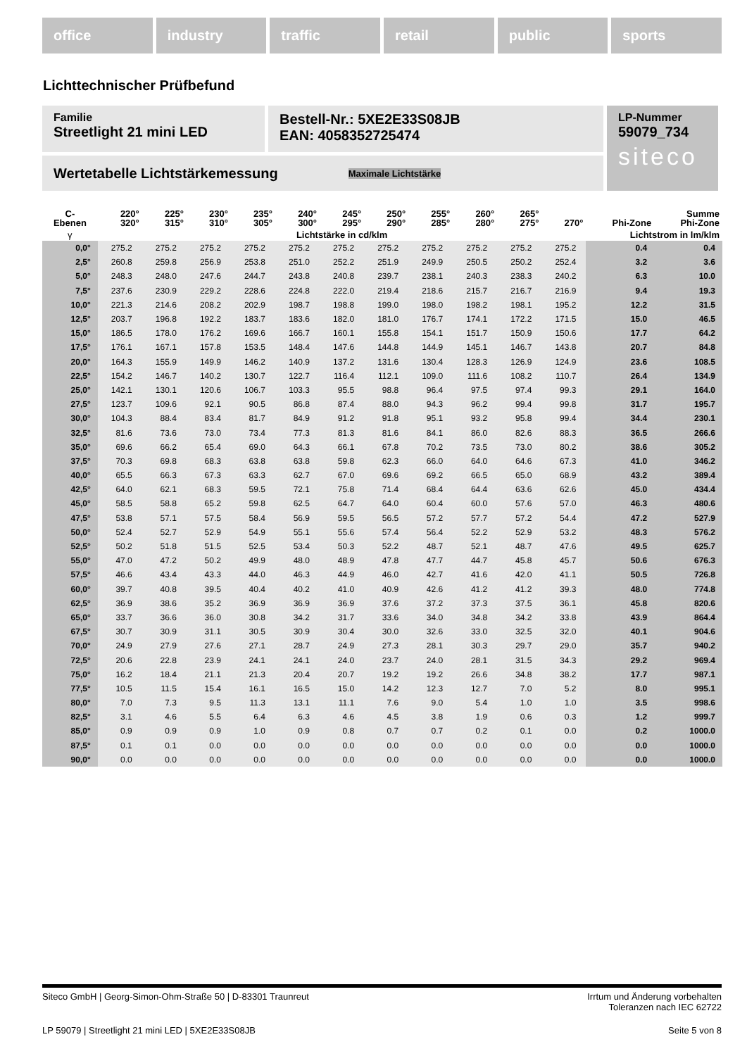office industry traffic retail public sports
Lichttechnischer Prüfbefund
Familie
Streetlight 21 mini LED
Bestell-Nr.: 5XE2E33S08JB
EAN: 4058352725474
LP-Nummer
59079_734
siteco
Wertetabelle Lichtstärkemessung Maximale Lichtstärke
| C- Ebenen | 220° 320° | 225° 315° | 230° 310° | 235° 305° | 240° 300° | 245° 295° | 250° 290° | 255° 285° | 260° 280° | 265° 275° | 270° | Phi-Zone | Summe Phi-Zone |
| --- | --- | --- | --- | --- | --- | --- | --- | --- | --- | --- | --- | --- | --- |
| γ | Lichtstärke in cd/klm | | | | | | | | | | | Lichtstrom in lm/klm | |
| 0,0° | 275.2 | 275.2 | 275.2 | 275.2 | 275.2 | 275.2 | 275.2 | 275.2 | 275.2 | 275.2 | 275.2 | 0.4 | 0.4 |
| 2,5° | 260.8 | 259.8 | 256.9 | 253.8 | 251.0 | 252.2 | 251.9 | 249.9 | 250.5 | 250.2 | 252.4 | 3.2 | 3.6 |
| 5,0° | 248.3 | 248.0 | 247.6 | 244.7 | 243.8 | 240.8 | 239.7 | 238.1 | 240.3 | 238.3 | 240.2 | 6.3 | 10.0 |
| 7,5° | 237.6 | 230.9 | 229.2 | 228.6 | 224.8 | 222.0 | 219.4 | 218.6 | 215.7 | 216.7 | 216.9 | 9.4 | 19.3 |
| 10,0° | 221.3 | 214.6 | 208.2 | 202.9 | 198.7 | 198.8 | 199.0 | 198.0 | 198.2 | 198.1 | 195.2 | 12.2 | 31.5 |
| 12,5° | 203.7 | 196.8 | 192.2 | 183.7 | 183.6 | 182.0 | 181.0 | 176.7 | 174.1 | 172.2 | 171.5 | 15.0 | 46.5 |
| 15,0° | 186.5 | 178.0 | 176.2 | 169.6 | 166.7 | 160.1 | 155.8 | 154.1 | 151.7 | 150.9 | 150.6 | 17.7 | 64.2 |
| 17,5° | 176.1 | 167.1 | 157.8 | 153.5 | 148.4 | 147.6 | 144.8 | 144.9 | 145.1 | 146.7 | 143.8 | 20.7 | 84.8 |
| 20,0° | 164.3 | 155.9 | 149.9 | 146.2 | 140.9 | 137.2 | 131.6 | 130.4 | 128.3 | 126.9 | 124.9 | 23.6 | 108.5 |
| 22,5° | 154.2 | 146.7 | 140.2 | 130.7 | 122.7 | 116.4 | 112.1 | 109.0 | 111.6 | 108.2 | 110.7 | 26.4 | 134.9 |
| 25,0° | 142.1 | 130.1 | 120.6 | 106.7 | 103.3 | 95.5 | 98.8 | 96.4 | 97.5 | 97.4 | 99.3 | 29.1 | 164.0 |
| 27,5° | 123.7 | 109.6 | 92.1 | 90.5 | 86.8 | 87.4 | 88.0 | 94.3 | 96.2 | 99.4 | 99.8 | 31.7 | 195.7 |
| 30,0° | 104.3 | 88.4 | 83.4 | 81.7 | 84.9 | 91.2 | 91.8 | 95.1 | 93.2 | 95.8 | 99.4 | 34.4 | 230.1 |
| 32,5° | 81.6 | 73.6 | 73.0 | 73.4 | 77.3 | 81.3 | 81.6 | 84.1 | 86.0 | 82.6 | 88.3 | 36.5 | 266.6 |
| 35,0° | 69.6 | 66.2 | 65.4 | 69.0 | 64.3 | 66.1 | 67.8 | 70.2 | 73.5 | 73.0 | 80.2 | 38.6 | 305.2 |
| 37,5° | 70.3 | 69.8 | 68.3 | 63.8 | 63.8 | 59.8 | 62.3 | 66.0 | 64.0 | 64.6 | 67.3 | 41.0 | 346.2 |
| 40,0° | 65.5 | 66.3 | 67.3 | 63.3 | 62.7 | 67.0 | 69.6 | 69.2 | 66.5 | 65.0 | 68.9 | 43.2 | 389.4 |
| 42,5° | 64.0 | 62.1 | 68.3 | 59.5 | 72.1 | 75.8 | 71.4 | 68.4 | 64.4 | 63.6 | 62.6 | 45.0 | 434.4 |
| 45,0° | 58.5 | 58.8 | 65.2 | 59.8 | 62.5 | 64.7 | 64.0 | 60.4 | 60.0 | 57.6 | 57.0 | 46.3 | 480.6 |
| 47,5° | 53.8 | 57.1 | 57.5 | 58.4 | 56.9 | 59.5 | 56.5 | 57.2 | 57.7 | 57.2 | 54.4 | 47.2 | 527.9 |
| 50,0° | 52.4 | 52.7 | 52.9 | 54.9 | 55.1 | 55.6 | 57.4 | 56.4 | 52.2 | 52.9 | 53.2 | 48.3 | 576.2 |
| 52,5° | 50.2 | 51.8 | 51.5 | 52.5 | 53.4 | 50.3 | 52.2 | 48.7 | 52.1 | 48.7 | 47.6 | 49.5 | 625.7 |
| 55,0° | 47.0 | 47.2 | 50.2 | 49.9 | 48.0 | 48.9 | 47.8 | 47.7 | 44.7 | 45.8 | 45.7 | 50.6 | 676.3 |
| 57,5° | 46.6 | 43.4 | 43.3 | 44.0 | 46.3 | 44.9 | 46.0 | 42.7 | 41.6 | 42.0 | 41.1 | 50.5 | 726.8 |
| 60,0° | 39.7 | 40.8 | 39.5 | 40.4 | 40.2 | 41.0 | 40.9 | 42.6 | 41.2 | 41.2 | 39.3 | 48.0 | 774.8 |
| 62,5° | 36.9 | 38.6 | 35.2 | 36.9 | 36.9 | 36.9 | 37.6 | 37.2 | 37.3 | 37.5 | 36.1 | 45.8 | 820.6 |
| 65,0° | 33.7 | 36.6 | 36.0 | 30.8 | 34.2 | 31.7 | 33.6 | 34.0 | 34.8 | 34.2 | 33.8 | 43.9 | 864.4 |
| 67,5° | 30.7 | 30.9 | 31.1 | 30.5 | 30.9 | 30.4 | 30.0 | 32.6 | 33.0 | 32.5 | 32.0 | 40.1 | 904.6 |
| 70,0° | 24.9 | 27.9 | 27.6 | 27.1 | 28.7 | 24.9 | 27.3 | 28.1 | 30.3 | 29.7 | 29.0 | 35.7 | 940.2 |
| 72,5° | 20.6 | 22.8 | 23.9 | 24.1 | 24.1 | 24.0 | 23.7 | 24.0 | 28.1 | 31.5 | 34.3 | 29.2 | 969.4 |
| 75,0° | 16.2 | 18.4 | 21.1 | 21.3 | 20.4 | 20.7 | 19.2 | 19.2 | 26.6 | 34.8 | 38.2 | 17.7 | 987.1 |
| 77,5° | 10.5 | 11.5 | 15.4 | 16.1 | 16.5 | 15.0 | 14.2 | 12.3 | 12.7 | 7.0 | 5.2 | 8.0 | 995.1 |
| 80,0° | 7.0 | 7.3 | 9.5 | 11.3 | 13.1 | 11.1 | 7.6 | 9.0 | 5.4 | 1.0 | 1.0 | 3.5 | 998.6 |
| 82,5° | 3.1 | 4.6 | 5.5 | 6.4 | 6.3 | 4.6 | 4.5 | 3.8 | 1.9 | 0.6 | 0.3 | 1.2 | 999.7 |
| 85,0° | 0.9 | 0.9 | 0.9 | 1.0 | 0.9 | 0.8 | 0.7 | 0.7 | 0.2 | 0.1 | 0.0 | 0.2 | 1000.0 |
| 87,5° | 0.1 | 0.1 | 0.0 | 0.0 | 0.0 | 0.0 | 0.0 | 0.0 | 0.0 | 0.0 | 0.0 | 0.0 | 1000.0 |
| 90,0° | 0.0 | 0.0 | 0.0 | 0.0 | 0.0 | 0.0 | 0.0 | 0.0 | 0.0 | 0.0 | 0.0 | 0.0 | 1000.0 |
Siteco GmbH | Georg-Simon-Ohm-Straße 50 | D-83301 Traunreut Irrtum und Änderung vorbehalten
Toleranzen nach IEC 62722
LP 59079 | Streetlight 21 mini LED | 5XE2E33S08JB Seite 5 von 8